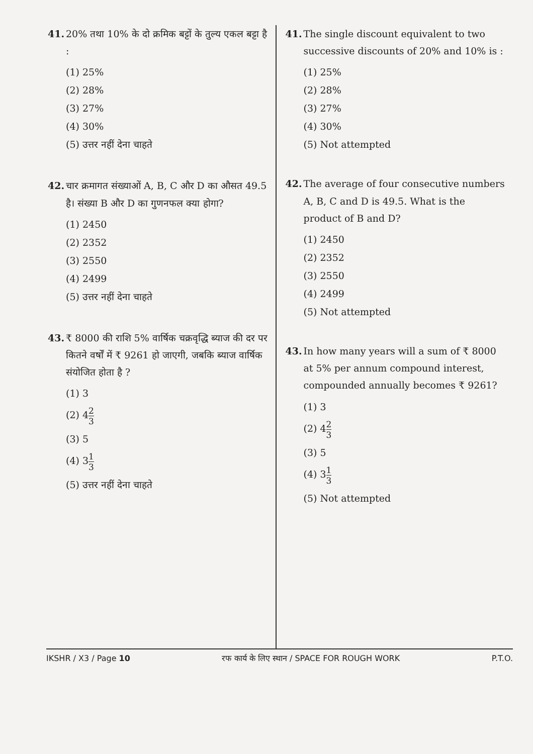41. 20% तथा 10% के दो क्रमिक बट्टों के तुल्य एकल बट्टा है :
(1) 25%
(2) 28%
(3) 27%
(4) 30%
(5) उत्तर नहीं देना चाहते
42. चार क्रमागत संख्याओं A, B, C और D का औसत 49.5 है। संख्या B और D का गुणनफल क्या होगा?
(1) 2450
(2) 2352
(3) 2550
(4) 2499
(5) उत्तर नहीं देना चाहते
43. ₹ 8000 की राशि 5% वार्षिक चक्रवृद्धि ब्याज की दर पर कितने वर्षों में ₹ 9261 हो जाएगी, जबकि ब्याज वार्षिक संयोजित होता है ?
(1) 3
(2) 42 3
(3) 5
(4) 31 3
(5) उत्तर नहीं देना चाहते
41. The single discount equivalent to two successive discounts of 20% and 10% is :
(1) 25%
(2) 28%
(3) 27%
(4) 30%
(5) Not attempted
42. The average of four consecutive numbers A, B, C and D is 49.5. What is the product of B and D?
(1) 2450
(2) 2352
(3) 2550
(4) 2499
(5) Not attempted
43. In how many years will a sum of ₹ 8000 at 5% per annum compound interest, compounded annually becomes ₹ 9261?
(1) 3
(2) 42 3
(3) 5
(4) 31 3
(5) Not attempted
IKSHR / X3 / Page 10 रफ कार्य के लिए स्थान / SPACE FOR ROUGH WORK P.T.O.